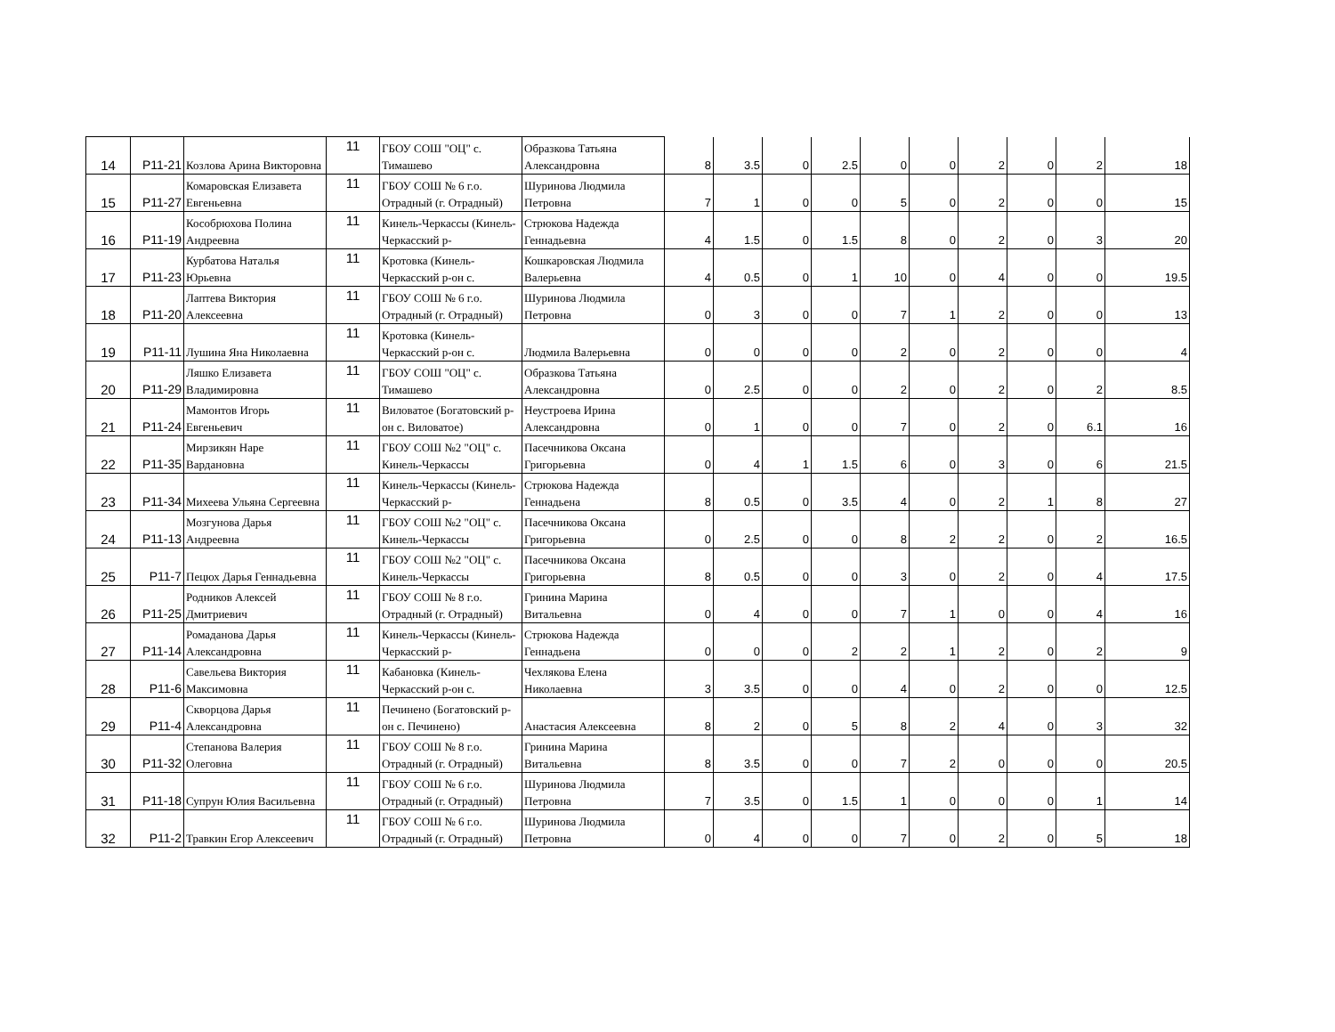| 14 | P11-21 | Козлова Арина Викторовна | 11 | ГБОУ СОШ "ОЦ" с. Тимашево | Образкова Татьяна Александровна | 8 | 3.5 | 0 | 2.5 | 0 | 0 | 2 | 0 | 2 | 18 |
| 15 | P11-27 | Комаровская Елизавета Евгеньевна | 11 | ГБОУ СОШ № 6 г.о. Отрадный (г. Отрадный) | Шуринова Людмила Петровна | 7 | 1 | 0 | 0 | 5 | 0 | 2 | 0 | 0 | 15 |
| 16 | P11-19 | Кособрюхова Полина Андреевна | 11 | Кинель-Черкассы (Кинель-Черкасский р- | Стрюкова Надежда Геннадьевна | 4 | 1.5 | 0 | 1.5 | 8 | 0 | 2 | 0 | 3 | 20 |
| 17 | P11-23 | Курбатова Наталья Юрьевна | 11 | Кротовка (Кинель-Черкасский р-он с. | Кошкаровская Людмила Валерьевна | 4 | 0.5 | 0 | 1 | 10 | 0 | 4 | 0 | 0 | 19.5 |
| 18 | P11-20 | Лаптева Виктория Алексеевна | 11 | ГБОУ СОШ № 6 г.о. Отрадный (г. Отрадный) | Шуринова Людмила Петровна | 0 | 3 | 0 | 0 | 7 | 1 | 2 | 0 | 0 | 13 |
| 19 | P11-11 | Лушина Яна Николаевна | 11 | Кротовка (Кинель-Черкасский р-он с. | Людмила Валерьевна | 0 | 0 | 0 | 0 | 2 | 0 | 2 | 0 | 0 | 4 |
| 20 | P11-29 | Ляшко Елизавета Владимировна | 11 | ГБОУ СОШ "ОЦ" с. Тимашево | Образкова Татьяна Александровна | 0 | 2.5 | 0 | 0 | 2 | 0 | 2 | 0 | 2 | 8.5 |
| 21 | P11-24 | Мамонтов Игорь Евгеньевич | 11 | Виловатое (Богатовский р-он с. Виловатое) | Неустроева Ирина Александровна | 0 | 1 | 0 | 0 | 7 | 0 | 2 | 0 | 6.1 | 16 |
| 22 | P11-35 | Мирзикян Наре Вардановна | 11 | ГБОУ СОШ №2 "ОЦ" с. Кинель-Черкассы | Пасечникова Оксана Григорьевна | 0 | 4 | 1 | 1.5 | 6 | 0 | 3 | 0 | 6 | 21.5 |
| 23 | P11-34 | Михеева Ульяна Сергеевна | 11 | Кинель-Черкассы (Кинель-Черкасский р- | Стрюкова Надежда Геннадьена | 8 | 0.5 | 0 | 3.5 | 4 | 0 | 2 | 1 | 8 | 27 |
| 24 | P11-13 | Мозгунова Дарья Андреевна | 11 | ГБОУ СОШ №2 "ОЦ" с. Кинель-Черкассы | Пасечникова Оксана Григорьевна | 0 | 2.5 | 0 | 0 | 8 | 2 | 2 | 0 | 2 | 16.5 |
| 25 | P11-7 | Пецюх Дарья Геннадьевна | 11 | ГБОУ СОШ №2 "ОЦ" с. Кинель-Черкассы | Пасечникова Оксана Григорьевна | 8 | 0.5 | 0 | 0 | 3 | 0 | 2 | 0 | 4 | 17.5 |
| 26 | P11-25 | Родников Алексей Дмитриевич | 11 | ГБОУ СОШ № 8 г.о. Отрадный (г. Отрадный) | Гринина Марина Витальевна | 0 | 4 | 0 | 0 | 7 | 1 | 0 | 0 | 4 | 16 |
| 27 | P11-14 | Ромаданова Дарья Александровна | 11 | Кинель-Черкассы (Кинель-Черкасский р- | Стрюкова Надежда Геннадьена | 0 | 0 | 0 | 2 | 2 | 1 | 2 | 0 | 2 | 9 |
| 28 | P11-6 | Савельева Виктория Максимовна | 11 | Кабановка (Кинель-Черкасский р-он с. | Чехлякова Елена Николаевна | 3 | 3.5 | 0 | 0 | 4 | 0 | 2 | 0 | 0 | 12.5 |
| 29 | P11-4 | Скворцова Дарья Александровна | 11 | Печинено (Богатовский р-он с. Печинено) | Анастасия Алексеевна | 8 | 2 | 0 | 5 | 8 | 2 | 4 | 0 | 3 | 32 |
| 30 | P11-32 | Степанова Валерия Олеговна | 11 | ГБОУ СОШ № 8 г.о. Отрадный (г. Отрадный) | Гринина Марина Витальевна | 8 | 3.5 | 0 | 0 | 7 | 2 | 0 | 0 | 0 | 20.5 |
| 31 | P11-18 | Супрун Юлия Васильевна | 11 | ГБОУ СОШ № 6 г.о. Отрадный (г. Отрадный) | Шуринова Людмила Петровна | 7 | 3.5 | 0 | 1.5 | 1 | 0 | 0 | 0 | 1 | 14 |
| 32 | P11-2 | Травкин Егор Алексеевич | 11 | ГБОУ СОШ № 6 г.о. Отрадный (г. Отрадный) | Шуринова Людмила Петровна | 0 | 4 | 0 | 0 | 7 | 0 | 2 | 0 | 5 | 18 |